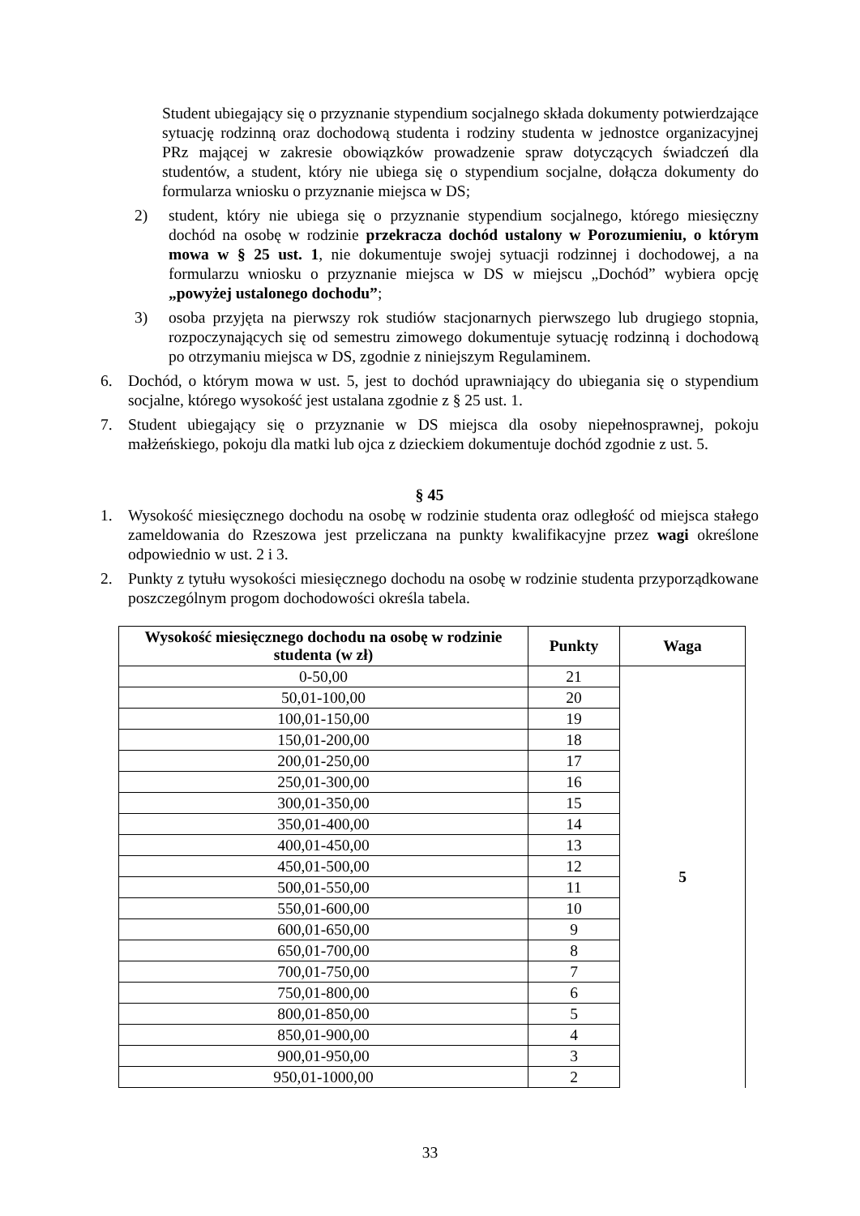Student ubiegający się o przyznanie stypendium socjalnego składa dokumenty potwierdzające sytuację rodzinną oraz dochodową studenta i rodziny studenta w jednostce organizacyjnej PRz mającej w zakresie obowiązków prowadzenie spraw dotyczących świadczeń dla studentów, a student, który nie ubiega się o stypendium socjalne, dołącza dokumenty do formularza wniosku o przyznanie miejsca w DS;
2) student, który nie ubiega się o przyznanie stypendium socjalnego, którego miesięczny dochód na osobę w rodzinie przekracza dochód ustalony w Porozumieniu, o którym mowa w § 25 ust. 1, nie dokumentuje swojej sytuacji rodzinnej i dochodowej, a na formularzu wniosku o przyznanie miejsca w DS w miejscu „Dochód” wybiera opcję „powyżej ustalonego dochodu”;
3) osoba przyjęta na pierwszy rok studiów stacjonarnych pierwszego lub drugiego stopnia, rozpoczynających się od semestru zimowego dokumentuje sytuację rodzinną i dochodową po otrzymaniu miejsca w DS, zgodnie z niniejszym Regulaminem.
6. Dochód, o którym mowa w ust. 5, jest to dochód uprawniający do ubiegania się o stypendium socjalne, którego wysokość jest ustalana zgodnie z § 25 ust. 1.
7. Student ubiegający się o przyznanie w DS miejsca dla osoby niepełnosprawnej, pokoju małżeńskiego, pokoju dla matki lub ojca z dzieckiem dokumentuje dochód zgodnie z ust. 5.
§ 45
1. Wysokość miesięcznego dochodu na osobę w rodzinie studenta oraz odległość od miejsca stałego zameldowania do Rzeszowa jest przeliczana na punkty kwalifikacyjne przez wagi określone odpowiednio w ust. 2 i 3.
2. Punkty z tytułu wysokości miesięcznego dochodu na osobę w rodzinie studenta przyporządkowane poszczególnym progom dochodowości określa tabela.
| Wysokość miesięcznego dochodu na osobę w rodzinie studenta (w zł) | Punkty | Waga |
| --- | --- | --- |
| 0-50,00 | 21 | 5 |
| 50,01-100,00 | 20 | |
| 100,01-150,00 | 19 | |
| 150,01-200,00 | 18 | |
| 200,01-250,00 | 17 | |
| 250,01-300,00 | 16 | |
| 300,01-350,00 | 15 | |
| 350,01-400,00 | 14 | |
| 400,01-450,00 | 13 | |
| 450,01-500,00 | 12 | |
| 500,01-550,00 | 11 | |
| 550,01-600,00 | 10 | |
| 600,01-650,00 | 9 | |
| 650,01-700,00 | 8 | |
| 700,01-750,00 | 7 | |
| 750,01-800,00 | 6 | |
| 800,01-850,00 | 5 | |
| 850,01-900,00 | 4 | |
| 900,01-950,00 | 3 | |
| 950,01-1000,00 | 2 | |
33